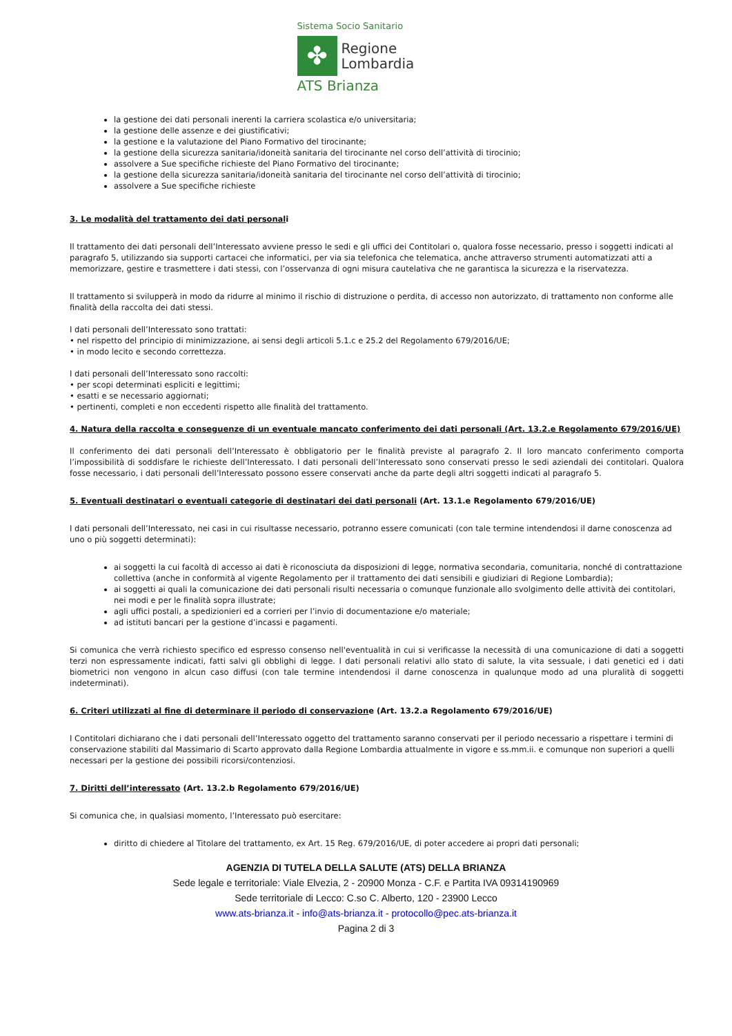Sistema Socio Sanitario
✤
Regione
Lombardia
ATS Brianza
la gestione dei dati personali inerenti la carriera scolastica e/o universitaria;
la gestione delle assenze e dei giustificativi;
la gestione e la valutazione del Piano Formativo del tirocinante;
la gestione della sicurezza sanitaria/idoneità sanitaria del tirocinante nel corso dell’attività di tirocinio;
assolvere a Sue specifiche richieste del Piano Formativo del tirocinante;
la gestione della sicurezza sanitaria/idoneità sanitaria del tirocinante nel corso dell’attività di tirocinio;
assolvere a Sue specifiche richieste
3. Le modalità del trattamento dei dati personali
Il trattamento dei dati personali dell’Interessato avviene presso le sedi e gli uffici dei Contitolari o, qualora fosse necessario, presso i soggetti indicati al paragrafo 5, utilizzando sia supporti cartacei che informatici, per via sia telefonica che telematica, anche attraverso strumenti automatizzati atti a memorizzare, gestire e trasmettere i dati stessi, con l’osservanza di ogni misura cautelativa che ne garantisca la sicurezza e la riservatezza.
Il trattamento si svilupperà in modo da ridurre al minimo il rischio di distruzione o perdita, di accesso non autorizzato, di trattamento non conforme alle finalità della raccolta dei dati stessi.
I dati personali dell’Interessato sono trattati:
• nel rispetto del principio di minimizzazione, ai sensi degli articoli 5.1.c e 25.2 del Regolamento 679/2016/UE;
• in modo lecito e secondo correttezza.
I dati personali dell’Interessato sono raccolti:
• per scopi determinati espliciti e legittimi;
• esatti e se necessario aggiornati;
• pertinenti, completi e non eccedenti rispetto alle finalità del trattamento.
4. Natura della raccolta e conseguenze di un eventuale mancato conferimento dei dati personali (Art. 13.2.e Regolamento 679/2016/UE)
Il conferimento dei dati personali dell’Interessato è obbligatorio per le finalità previste al paragrafo 2. Il loro mancato conferimento comporta l’impossibilità di soddisfare le richieste dell’Interessato. I dati personali dell’Interessato sono conservati presso le sedi aziendali dei contitolari. Qualora fosse necessario, i dati personali dell’Interessato possono essere conservati anche da parte degli altri soggetti indicati al paragrafo 5.
5. Eventuali destinatari o eventuali categorie di destinatari dei dati personali (Art. 13.1.e Regolamento 679/2016/UE)
I dati personali dell’Interessato, nei casi in cui risultasse necessario, potranno essere comunicati (con tale termine intendendosi il darne conoscenza ad uno o più soggetti determinati):
ai soggetti la cui facoltà di accesso ai dati è riconosciuta da disposizioni di legge, normativa secondaria, comunitaria, nonché di contrattazione collettiva (anche in conformità al vigente Regolamento per il trattamento dei dati sensibili e giudiziari di Regione Lombardia);
ai soggetti ai quali la comunicazione dei dati personali risulti necessaria o comunque funzionale allo svolgimento delle attività dei contitolari, nei modi e per le finalità sopra illustrate;
agli uffici postali, a spedizionieri ed a corrieri per l’invio di documentazione e/o materiale;
ad istituti bancari per la gestione d’incassi e pagamenti.
Si comunica che verrà richiesto specifico ed espresso consenso nell'eventualità in cui si verificasse la necessità di una comunicazione di dati a soggetti terzi non espressamente indicati, fatti salvi gli obblighi di legge. I dati personali relativi allo stato di salute, la vita sessuale, i dati genetici ed i dati biometrici non vengono in alcun caso diffusi (con tale termine intendendosi il darne conoscenza in qualunque modo ad una pluralità di soggetti indeterminati).
6. Criteri utilizzati al fine di determinare il periodo di conservazione (Art. 13.2.a Regolamento 679/2016/UE)
I Contitolari dichiarano che i dati personali dell’Interessato oggetto del trattamento saranno conservati per il periodo necessario a rispettare i termini di conservazione stabiliti dal Massimario di Scarto approvato dalla Regione Lombardia attualmente in vigore e ss.mm.ii. e comunque non superiori a quelli necessari per la gestione dei possibili ricorsi/contenziosi.
7. Diritti dell’interessato (Art. 13.2.b Regolamento 679/2016/UE)
Si comunica che, in qualsiasi momento, l’Interessato può esercitare:
diritto di chiedere al Titolare del trattamento, ex Art. 15 Reg. 679/2016/UE, di poter accedere ai propri dati personali;
AGENZIA DI TUTELA DELLA SALUTE (ATS) DELLA BRIANZA
Sede legale e territoriale: Viale Elvezia, 2 - 20900 Monza - C.F. e Partita IVA 09314190969
Sede territoriale di Lecco: C.so C. Alberto, 120 - 23900 Lecco
www.ats-brianza.it - info@ats-brianza.it - protocollo@pec.ats-brianza.it
Pagina 2 di 3